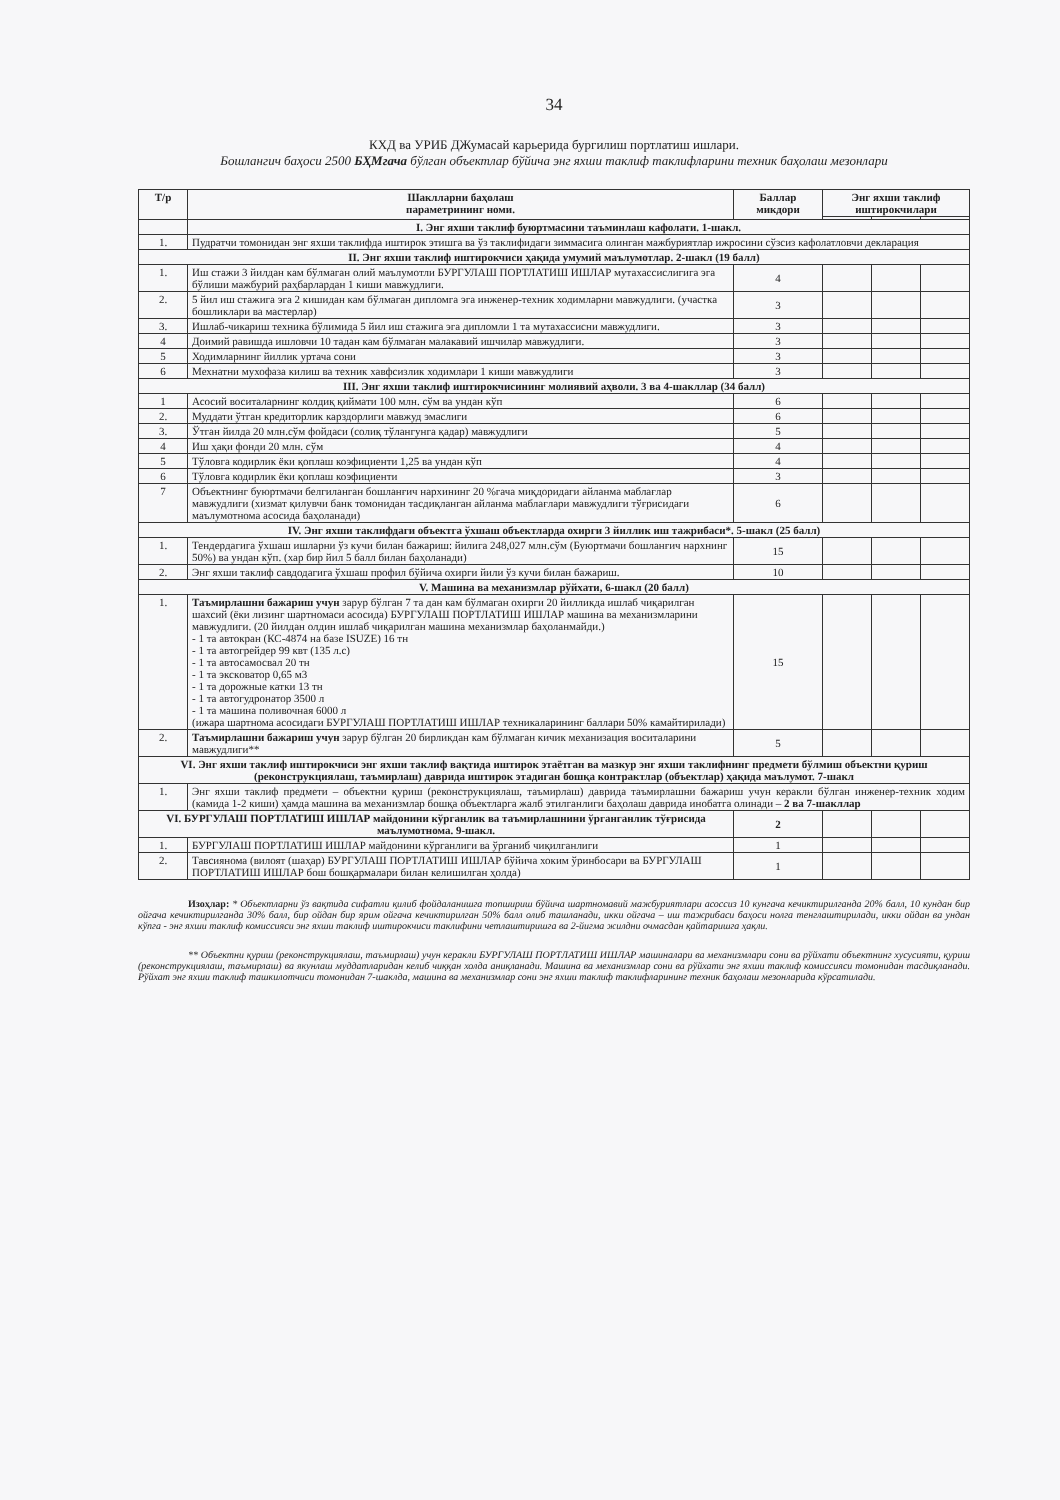34
КХД ва УРИБ ДЖумасай карьерида бургилиш портлатиш ишлари.
Бошлангич баҳоси 2500 БҲМгача бўлган объектлар бўйича энг яхши таклиф таклифларини техник баҳолаш мезонлари
| Т/р | Шаклларни баҳолаш параметрининг номи. | Баллар микдори | Энг яхши таклиф иштирокчилари | | |
| --- | --- | --- | --- | --- | --- |
| | I. Энг яхши таклиф буюртмасини таъминлаш кафолати. 1-шакл. | | | | |
| 1. | Пудратчи томонидан энг яхши таклифда иштирок этишга ва ўз таклифидаги зиммасига олинган мажбуриятлар ижросини сўзсиз кафолатловчи декларация | | | | |
| II. Энг яхши таклиф иштирокчиси ҳақида умумий маълумотлар. 2-шакл (19 балл) | | | | | |
| 1. | Иш стажи 3 йилдан кам бўлмаган олий маълумотли БУРГУЛАШ ПОРТЛАТИШ ИШЛАР мутахассислигига эга бўлиши мажбурий раҳбарлардан 1 киши мавжудлиги. | 4 | | | |
| 2. | 5 йил иш стажига эга 2 кишидан кам бўлмаган дипломга эга инженер-техник ходимларни мавжудлиги. (участка бошликлари ва мастерлар) | 3 | | | |
| 3. | Ишлаб-чикариш техника бўлимида 5 йил иш стажига эга дипломли 1 та мутахассисни мавжудлиги. | 3 | | | |
| 4 | Доимий равишда ишловчи 10 тадан кам бўлмаган малакавий ишчилар мавжудлиги. | 3 | | | |
| 5 | Ходимларнинг йиллик уртача сони | 3 | | | |
| 6 | Мехнатни мухофаза килиш ва техник хавфсизлик ходимлари 1 киши мавжудлиги | 3 | | | |
| III. Энг яхши таклиф иштирокчисининг молиявий аҳволи. 3 ва 4-шакллар (34 балл) | | | | | |
| 1 | Асосий воситаларнинг колдиқ қиймати 100 млн. сўм ва ундан кўп | 6 | | | |
| 2. | Муддати ўтган кредиторлик карздорлиги мавжуд эмаслиги | 6 | | | |
| 3. | Ўтган йилда 20 млн.сўм фойдаси (солиқ тўлангунга қадар) мавжудлиги | 5 | | | |
| 4 | Иш ҳақи фонди 20 млн. сўм | 4 | | | |
| 5 | Тўловга кодирлик ёки қоплаш коэфициенти 1,25 ва ундан кўп | 4 | | | |
| 6 | Тўловга кодирлик ёки қоплаш коэфициенти | 3 | | | |
| 7 | Объектнинг буюртмачи белгиланган бошланғич нархининг 20 %гача миқдоридаги айланма маблағлар мавжудлиги (хизмат қилувчи банк томонидан тасдиқланган айланма маблағлари мавжудлиги тўғрисидаги маълумотнома асосида баҳоланади) | 6 | | | |
| IV. Энг яхши таклифдаги объектга ўхшаш объектларда охирги 3 йиллик иш тажрибаси*. 5-шакл (25 балл) | | | | | |
| 1. | Тендердагига ўхшаш ишларни ўз кучи билан бажариш: йилига 248,027 млн.сўм (Буюртмачи бошланғич нархнинг 50%) ва ундан кўп. (хар бир йил 5 балл билан баҳоланади) | 15 | | | |
| 2. | Энг яхши таклиф савдодагига ўхшаш профил бўйича охирги йили ўз кучи билан бажариш. | 10 | | | |
| V. Машина ва механизмлар рўйхати, 6-шакл (20 балл) | | | | | |
| 1. | Таъмирлашни бажариш учун зарур бўлган 7 та дан кам бўлмаган охирги 20 йилликда ишлаб чиқарилган шахсий (ёки лизинг шартномаси асосида) БУРГУЛАШ ПОРТЛАТИШ ИШЛАР машина ва механизмларини мавжудлиги. (20 йилдан олдин ишлаб чиқарилган машина механизмлар баҳоланмайди.) - 1 та автокран (КС-4874 на базе ISUZE) 16 тн - 1 та автогрейдер 99 квт (135 л.с) - 1 та автосамосвал 20 тн - 1 та экскoватор 0,65 м3 - 1 та дорожные катки 13 тн - 1 та автогудронатор 3500 л - 1 та машина поливочная 6000 л (ижара шартнома асосидаги БУРГУЛАШ ПОРТЛАТИШ ИШЛАР техникаларининг баллари 50% камайтирилади) | 15 | | | |
| 2. | Таъмирлашни бажариш учун зарур бўлган 20 бирликдан кам бўлмаган кичик механизация воситаларини мавжудлиги** | 5 | | | |
| VI. Энг яхши таклиф иштирокчиси энг яхши таклиф вақтида иштирок этаётган ва мазкур энг яхши таклифнинг предмети бўлмиш объектни қуриш (реконструкциялаш, таъмирлаш) даврида иштирок этадиган бошқа контрактлар (объектлар) ҳақида маълумот. 7-шакл | | | | | |
| 1. | Энг яхши таклиф предмети – объектни қуриш (реконструкциялаш, таъмирлаш) даврида таъмирлашни бажариш учун керакли бўлган инженер-техник ходим (камида 1-2 киши) ҳамда машина ва механизмлар бошқа объектларга жалб этилганлиги баҳолаш даврида инобатга олинади – 2 ва 7-шакллар | | | | |
| VI. БУРГУЛАШ ПОРТЛАТИШ ИШЛАР майдонини кўрганлик ва таъмирлашнини ўрганганлик тўғрисида маълумотнома. 9-шакл. | | 2 | | | |
| 1. | БУРГУЛАШ ПОРТЛАТИШ ИШЛАР майдонини кўрганлиги ва ўрганиб чиқилганлиги | 1 | | | |
| 2. | Тавсиянома (вилоят (шаҳар) БУРГУЛАШ ПОРТЛАТИШ ИШЛАР бўйича хоким ўринбосари ва БУРГУЛАШ ПОРТЛАТИШ ИШЛАР бош бошқармалари билан келишилган ҳолда) | 1 | | | |
Изоҳлар: * Объектларни ўз вақтида сифатли қилиб фойдаланишга топшириш бўйича шартномавий мажбуриятлари асоссиз 10 кунгача кечиктирилганда 20% балл, 10 кундан бир ойгача кечиктирилганда 30% балл, бир ойдан бир ярим ойгача кечиктирилган 50% балл олиб ташланади, икки ойгача – иш тажрибаси баҳоси нолга тенглаштирилади, икки ойдан ва ундан кўпга - энг яхши таклиф комиссияси энг яхши таклиф иштирокчиси таклифини четлаштиришга ва 2-йигма жилдни очмасдан қайтаришга ҳақли.
** Объектни қуриш (реконструкциялаш, таъмирлаш) учун керакли БУРГУЛАШ ПОРТЛАТИШ ИШЛАР машиналари ва механизмлари сони ва рўйхати объектнинг хусусияти, қуриш (реконструкциялаш, таъмирлаш) ва якунлаш муддатларидан келиб чиққан холда аниқланади. Машина ва механизмлар сони ва рўйхати энг яхши таклиф комиссияси томонидан тасдиқланади. Рўйхат энг яхши таклиф ташкилотчиси томонидан 7-шаклда, машина ва механизмлар сони энг яхши таклиф таклифларининг техник баҳолаш мезонларида кўрсатилади.